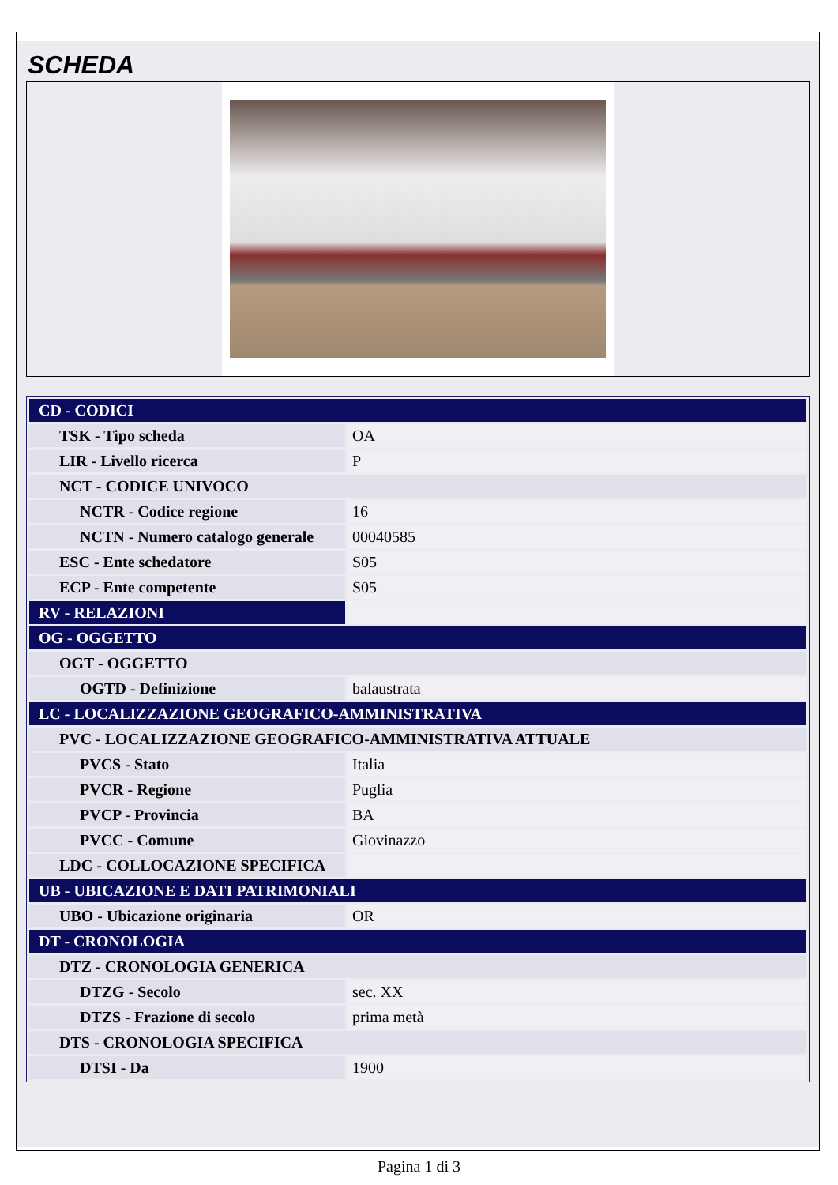SCHEDA
| CD - CODICI | |
| TSK - Tipo scheda | OA |
| LIR - Livello ricerca | P |
| NCT - CODICE UNIVOCO | |
| NCTR - Codice regione | 16 |
| NCTN - Numero catalogo generale | 00040585 |
| ESC - Ente schedatore | S05 |
| ECP - Ente competente | S05 |
| RV - RELAZIONI | |
| OG - OGGETTO | |
| OGT - OGGETTO | |
| OGTD - Definizione | balaustrata |
| LC - LOCALIZZAZIONE GEOGRAFICO-AMMINISTRATIVA | |
| PVC - LOCALIZZAZIONE GEOGRAFICO-AMMINISTRATIVA ATTUALE | |
| PVCS - Stato | Italia |
| PVCR - Regione | Puglia |
| PVCP - Provincia | BA |
| PVCC - Comune | Giovinazzo |
| LDC - COLLOCAZIONE SPECIFICA | |
| UB - UBICAZIONE E DATI PATRIMONIALI | |
| UBO - Ubicazione originaria | OR |
| DT - CRONOLOGIA | |
| DTZ - CRONOLOGIA GENERICA | |
| DTZG - Secolo | sec. XX |
| DTZS - Frazione di secolo | prima metà |
| DTS - CRONOLOGIA SPECIFICA | |
| DTSI - Da | 1900 |
Pagina 1 di 3